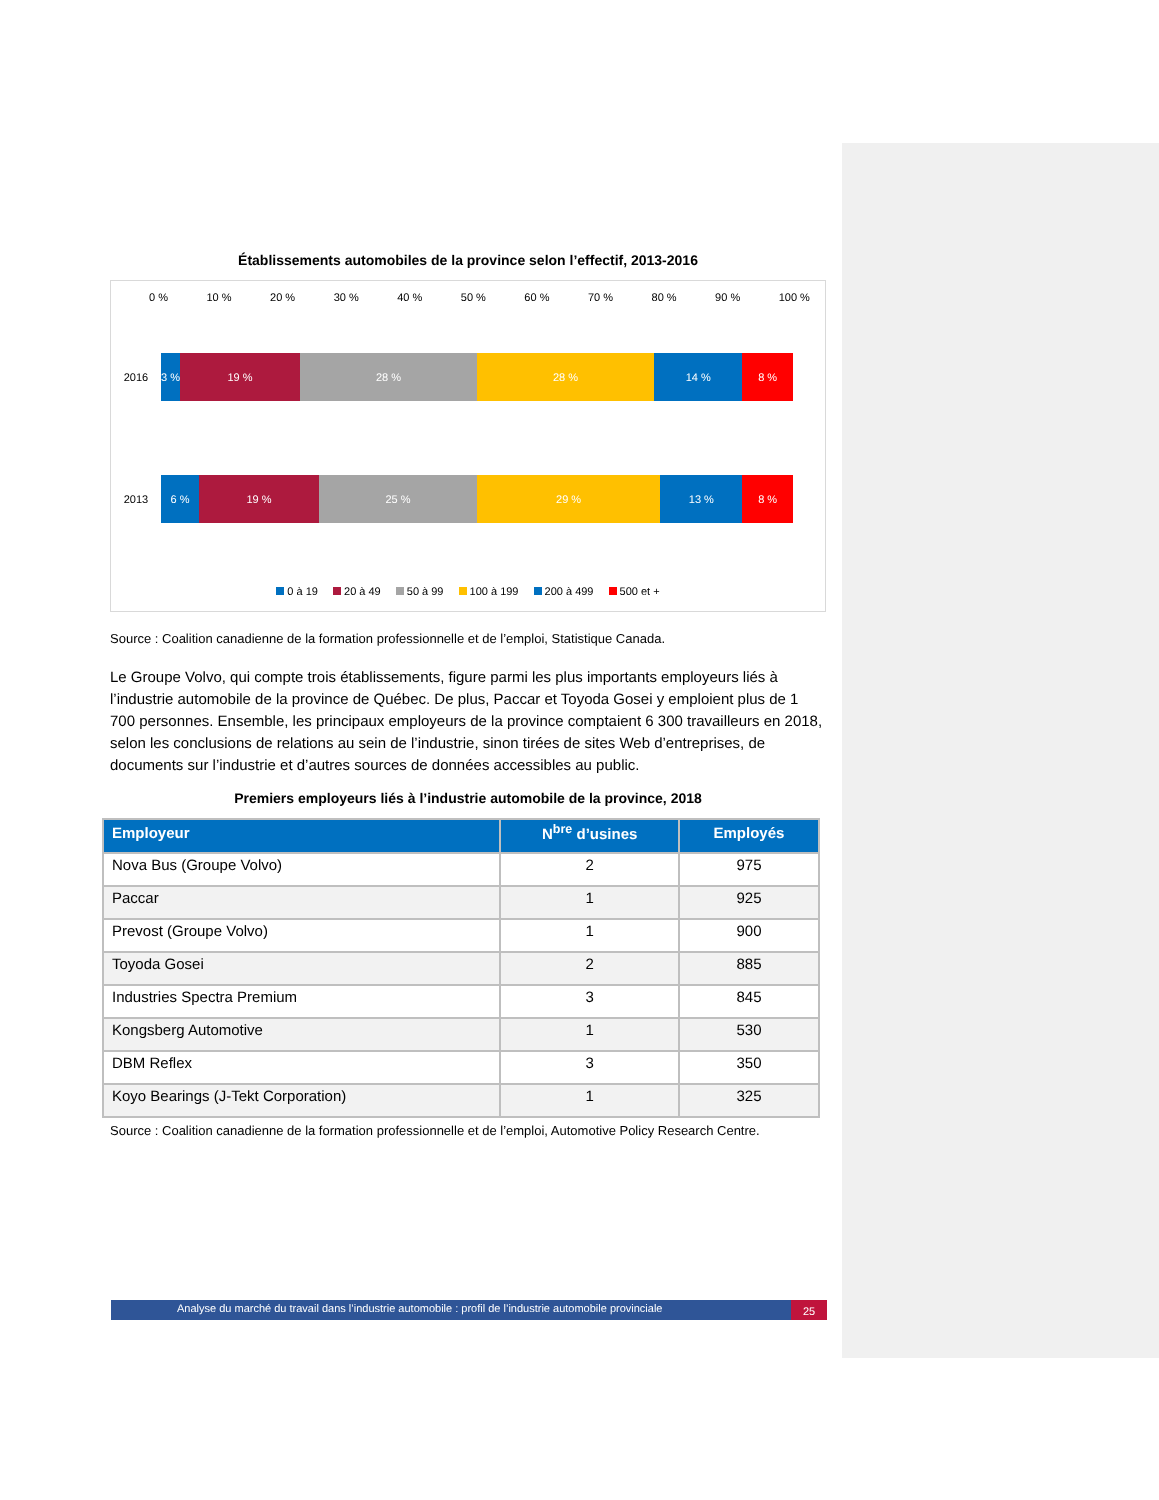Établissements automobiles de la province selon l’effectif, 2013-2016
0 % 10 % 20 % 30 % 40 % 50 % 60 % 70 % 80 % 90 % 100 %
2016
3 % 19 % 28 % 28 % 14 % 8 %
2013
6 % 19 % 25 % 29 % 13 % 8 %
0 à 19 20 à 49 50 à 99 100 à 199 200 à 499 500 et +
Source : Coalition canadienne de la formation professionnelle et de l’emploi, Statistique Canada.
Le Groupe Volvo, qui compte trois établissements, figure parmi les plus importants employeurs liés à l’industrie automobile de la province de Québec. De plus, Paccar et Toyoda Gosei y emploient plus de 1 700 personnes. Ensemble, les principaux employeurs de la province comptaient 6 300 travailleurs en 2018, selon les conclusions de relations au sein de l’industrie, sinon tirées de sites Web d’entreprises, de documents sur l’industrie et d’autres sources de données accessibles au public.
Premiers employeurs liés à l’industrie automobile de la province, 2018
| Employeur | N<sup>bre</sup> d’usines | Employés |
| --- | --- | --- |
| Nova Bus (Groupe Volvo) | 2 | 975 |
| Paccar | 1 | 925 |
| Prevost (Groupe Volvo) | 1 | 900 |
| Toyoda Gosei | 2 | 885 |
| Industries Spectra Premium | 3 | 845 |
| Kongsberg Automotive | 1 | 530 |
| DBM Reflex | 3 | 350 |
| Koyo Bearings (J-Tekt Corporation) | 1 | 325 |
Source : Coalition canadienne de la formation professionnelle et de l’emploi, Automotive Policy Research Centre.
Analyse du marché du travail dans l’industrie automobile : profil de l’industrie automobile provinciale
25